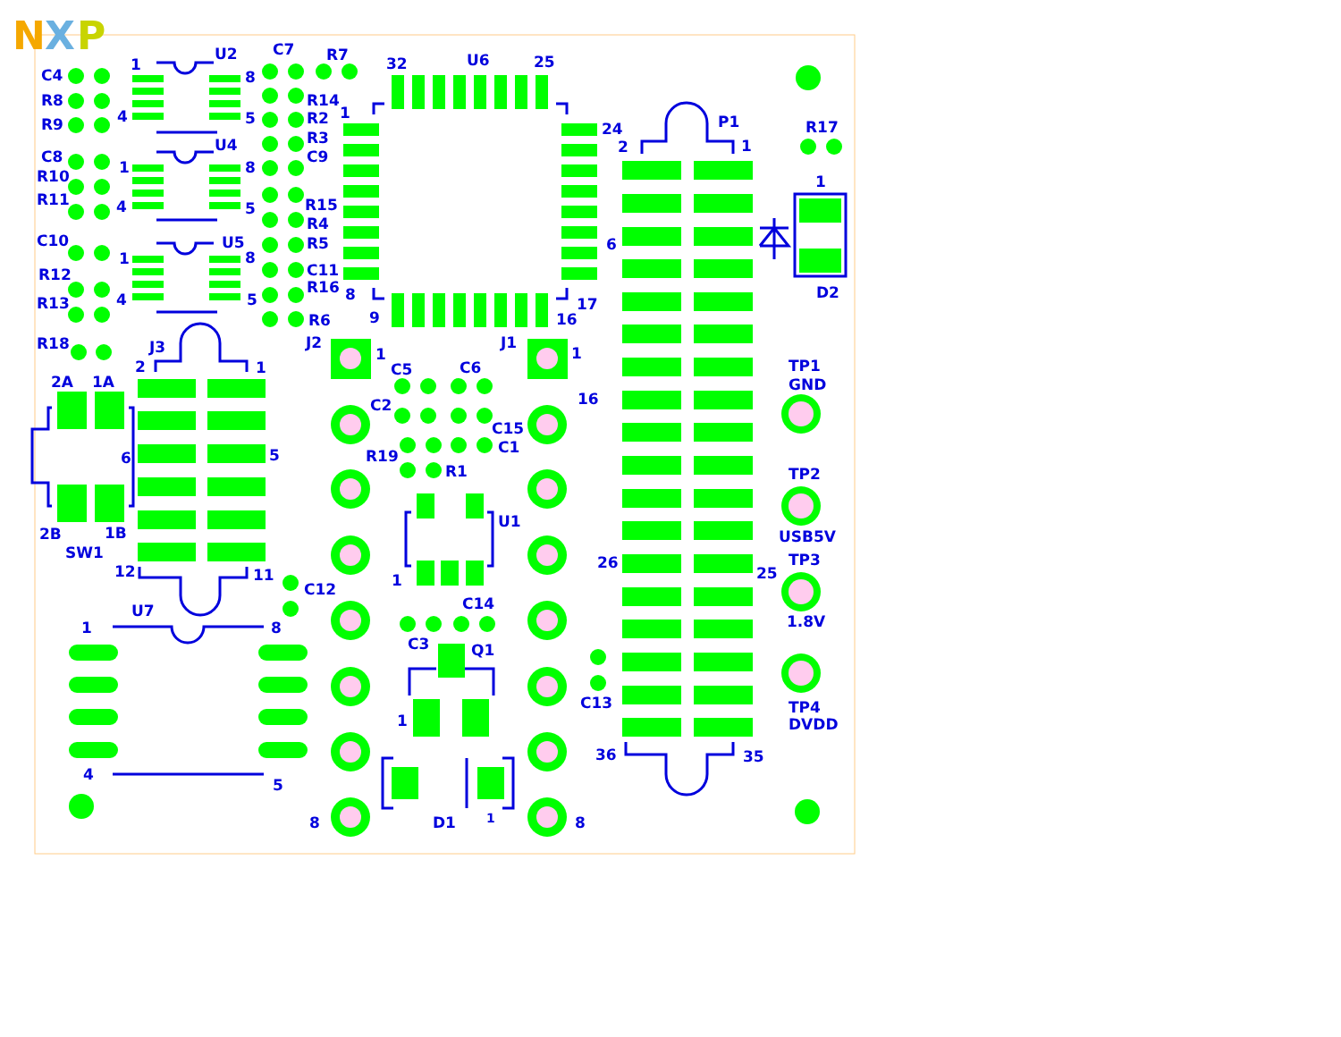N
X
P
C4
R8
R9
C8
R10
R11
C10
R12
R13
R18
1
U2
8
4
5
1
U4
8
4
5
1
U5
8
4
5
C7
R7
R14
R2
R3
C9
R15
R4
R5
C11
R16
R6
32
U6
25
1
24
6
8
17
9
16
P1
2
1
26
25
36
35
R17
1
D2
TP1
GND
TP2
USB5V
TP3
1.8V
TP4
DVDD
J2
1
J1
1
16
8
8
C5
C6
C2
C15
C1
R19
R1
U1
1
C12
C14
C3
Q1
1
C13
D1
1
J3
2
1
5
2A
1A
6
2B
1B
SW1
12
11
U7
1
8
4
5